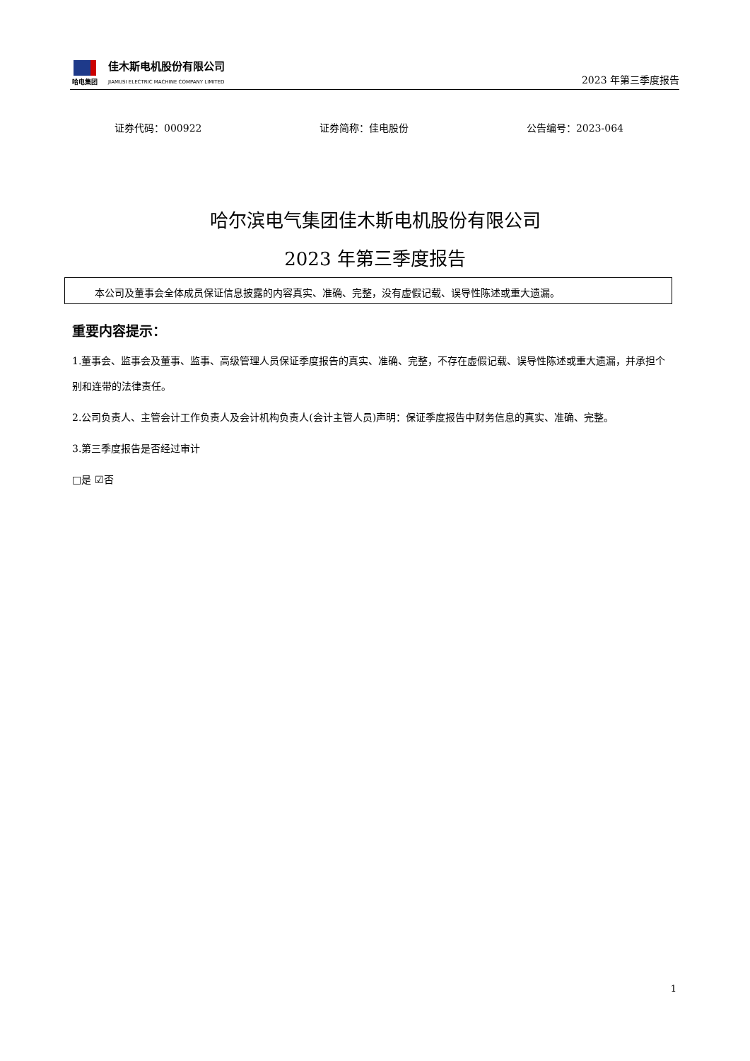哈电集团
佳木斯电机股份有限公司
JIAMUSI ELECTRIC MACHINE COMPANY LIMITED
2023 年第三季度报告
证券代码：000922 证券简称：佳电股份 公告编号：2023-064
哈尔滨电气集团佳木斯电机股份有限公司
2023 年第三季度报告
本公司及董事会全体成员保证信息披露的内容真实、准确、完整，没有虚假记载、误导性陈述或重大遗漏。
重要内容提示：
1.董事会、监事会及董事、监事、高级管理人员保证季度报告的真实、准确、完整，不存在虚假记载、误导性陈述或重大遗漏，并承担个别和连带的法律责任。
2.公司负责人、主管会计工作负责人及会计机构负责人(会计主管人员)声明：保证季度报告中财务信息的真实、准确、完整。
3.第三季度报告是否经过审计
□是 ☑否
1